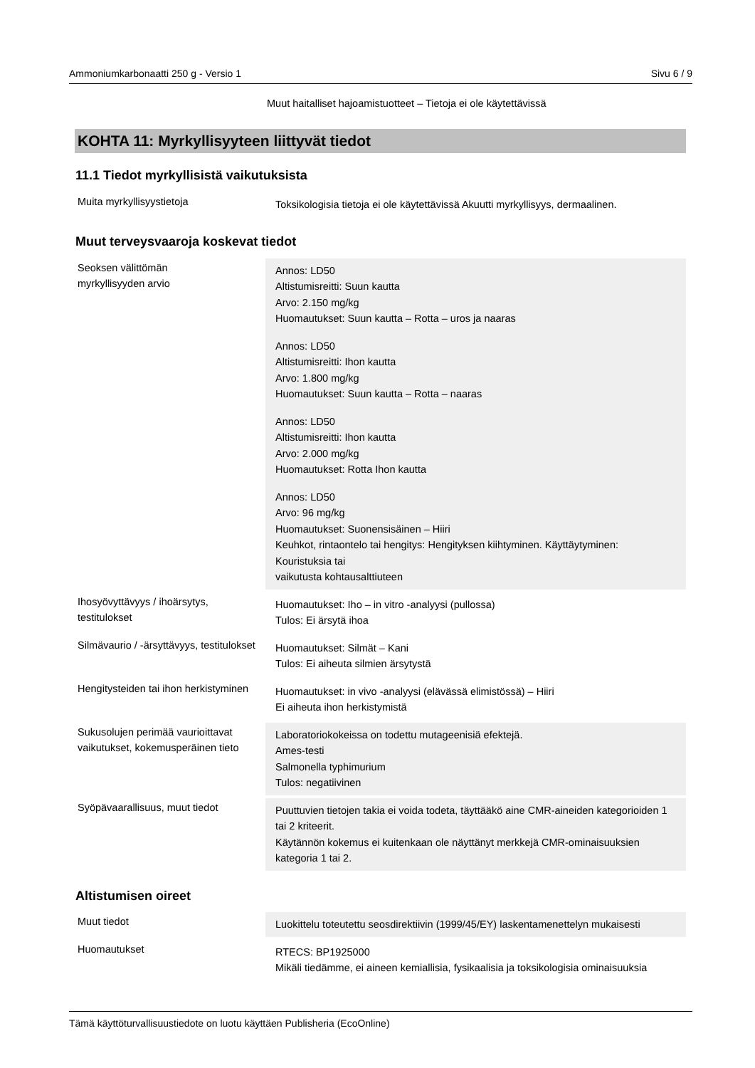Ammoniumkarbonaatti 250 g - Versio 1 Sivu 6 / 9
Muut haitalliset hajoamistuotteet – Tietoja ei ole käytettävissä
KOHTA 11: Myrkyllisyyteen liittyvät tiedot
11.1 Tiedot myrkyllisistä vaikutuksista
| Muita myrkyllisyystietoja | Toksikologisia tietoja ei ole käytettävissä Akuutti myrkyllisyys, dermaalinen. |
Muut terveysvaaroja koskevat tiedot
| Seoksen välittömän myrkyllisyyden arvio | Annos: LD50 Altistumisreitti: Suun kautta Arvo: 2.150 mg/kg Huomautukset: Suun kautta – Rotta – uros ja naaras Annos: LD50 Altistumisreitti: Ihon kautta Arvo: 1.800 mg/kg Huomautukset: Suun kautta – Rotta – naaras Annos: LD50 Altistumisreitti: Ihon kautta Arvo: 2.000 mg/kg Huomautukset: Rotta Ihon kautta Annos: LD50 Arvo: 96 mg/kg Huomautukset: Suonensisäinen – Hiiri Keuhkot, rintaontelo tai hengitys: Hengityksen kiihtyminen. Käyttäytyminen: Kouristuksia tai vaikutusta kohtausalttiuteen |
| Ihosyövyttävyys / ihoärsytys, testitulokset | Huomautukset: Iho – in vitro -analyysi (pullossa) Tulos: Ei ärsytä ihoa |
| Silmävaurio / -ärsyttävyys, testitulokset | Huomautukset: Silmät – Kani Tulos: Ei aiheuta silmien ärsytystä |
| Hengitysteiden tai ihon herkistyminen | Huomautukset: in vivo -analyysi (elävässä elimistössä) – Hiiri Ei aiheuta ihon herkistymistä |
| Sukusolujen perimää vaurioittavat vaikutukset, kokemusperäinen tieto | Laboratoriokokeissa on todettu mutageenisiä efektejä. Ames-testi Salmonella typhimurium Tulos: negatiivinen |
| Syöpävaarallisuus, muut tiedot | Puuttuvien tietojen takia ei voida todeta, täyttääkö aine CMR-aineiden kategorioiden 1 tai 2 kriteerit. Käytännön kokemus ei kuitenkaan ole näyttänyt merkkejä CMR-ominaisuuksien kategoria 1 tai 2. |
Altistumisen oireet
| Muut tiedot | Luokittelu toteutettu seosdirektiivin (1999/45/EY) laskentamenettelyn mukaisesti |
| Huomautukset | RTECS: BP1925000 Mikäli tiedämme, ei aineen kemiallisia, fysikaalisia ja toksikologisia ominaisuuksia |
Tämä käyttöturvallisuustiedote on luotu käyttäen Publisheria (EcoOnline)